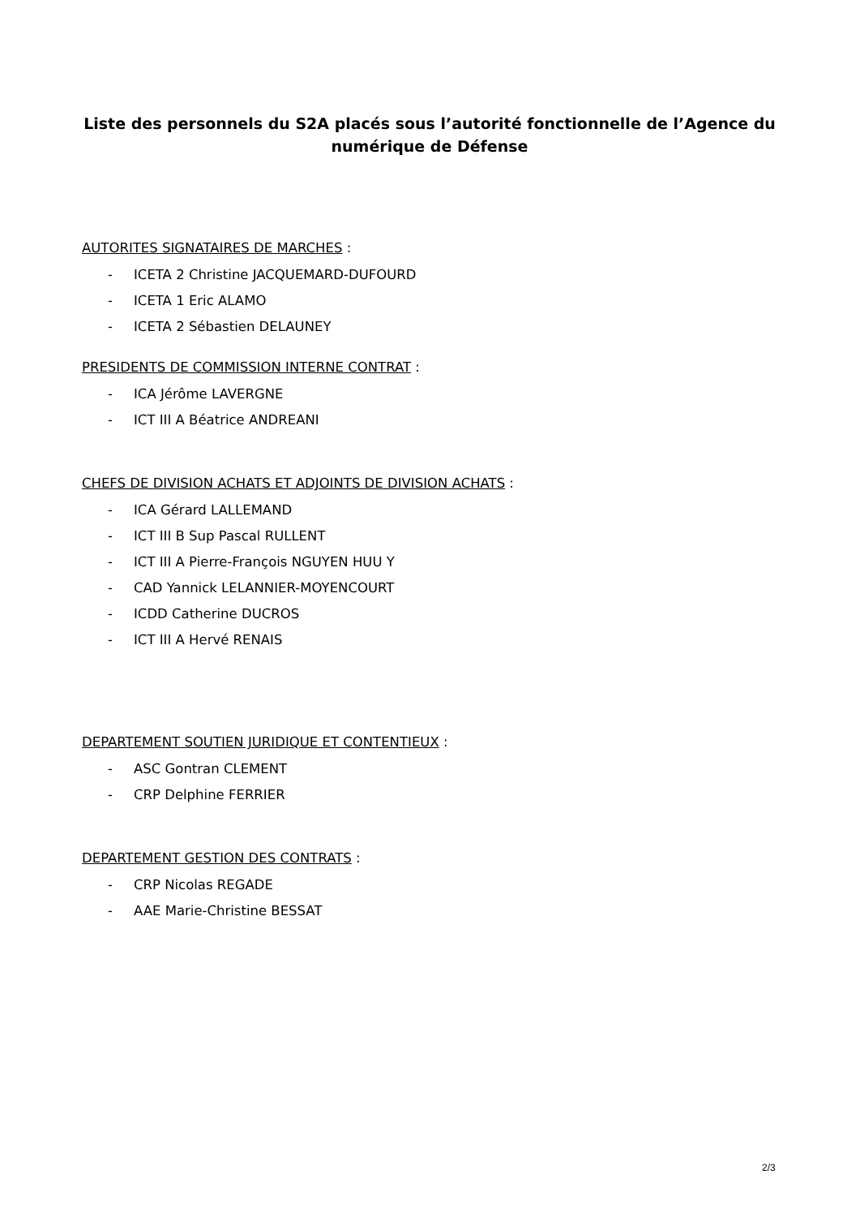Liste des personnels du S2A placés sous l’autorité fonctionnelle de l’Agence du numérique de Défense
AUTORITES SIGNATAIRES DE MARCHES :
- ICETA 2 Christine JACQUEMARD-DUFOURD
- ICETA 1 Eric ALAMO
- ICETA 2 Sébastien DELAUNEY
PRESIDENTS DE COMMISSION INTERNE CONTRAT :
- ICA Jérôme LAVERGNE
- ICT III A Béatrice ANDREANI
CHEFS DE DIVISION ACHATS ET ADJOINTS DE DIVISION ACHATS :
- ICA Gérard LALLEMAND
- ICT III B Sup Pascal RULLENT
- ICT III A Pierre-François NGUYEN HUU Y
- CAD Yannick LELANNIER-MOYENCOURT
- ICDD Catherine DUCROS
- ICT III A Hervé RENAIS
DEPARTEMENT SOUTIEN JURIDIQUE ET CONTENTIEUX :
- ASC Gontran CLEMENT
- CRP Delphine FERRIER
DEPARTEMENT GESTION DES CONTRATS :
- CRP Nicolas REGADE
- AAE Marie-Christine BESSAT
2/3